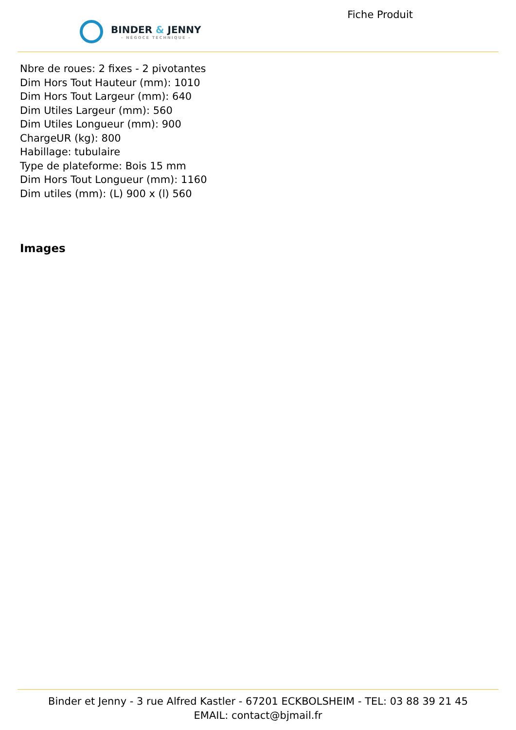BINDER & JENNY
- NÉGOCE TECHNIQUE -
Fiche Produit
Nbre de roues: 2 fixes - 2 pivotantes
Dim Hors Tout Hauteur (mm): 1010
Dim Hors Tout Largeur (mm): 640
Dim Utiles Largeur (mm): 560
Dim Utiles Longueur (mm): 900
ChargeUR (kg): 800
Habillage: tubulaire
Type de plateforme: Bois 15 mm
Dim Hors Tout Longueur (mm): 1160
Dim utiles (mm): (L) 900 x (l) 560
Images
Binder et Jenny - 3 rue Alfred Kastler - 67201 ECKBOLSHEIM - TEL: 03 88 39 21 45
EMAIL: contact@bjmail.fr